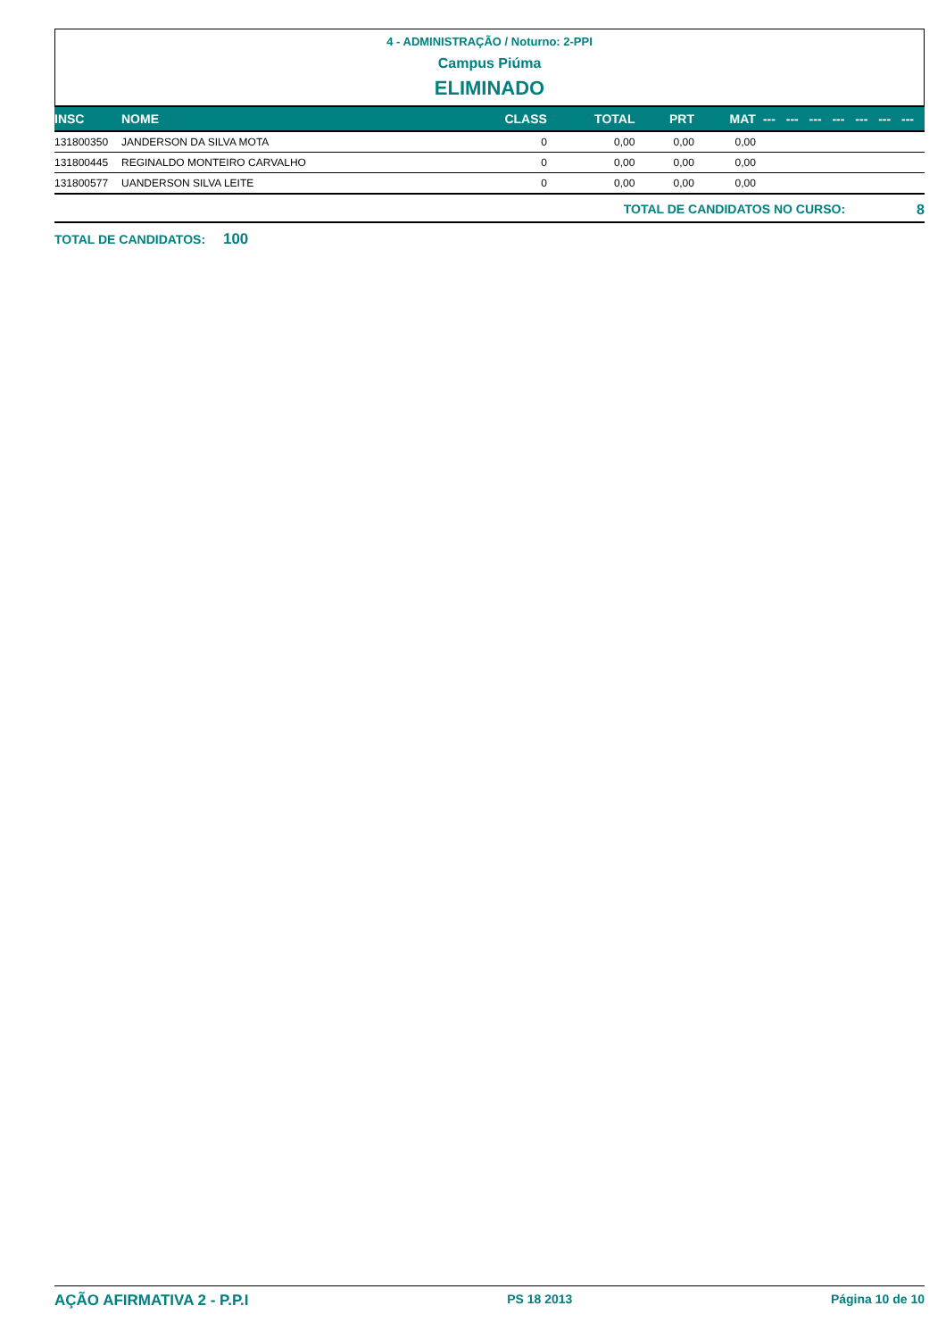4 - ADMINISTRAÇÃO / Noturno: 2-PPI
Campus Piúma
ELIMINADO
| INSC | NOME | CLASS | TOTAL | PRT | MAT | --- | --- | --- | --- | --- | --- | --- |
| --- | --- | --- | --- | --- | --- | --- | --- | --- | --- | --- | --- | --- |
| 131800350 | JANDERSON DA SILVA MOTA | 0 | 0,00 | 0,00 | 0,00 | | | | | | | |
| 131800445 | REGINALDO MONTEIRO CARVALHO | 0 | 0,00 | 0,00 | 0,00 | | | | | | | |
| 131800577 | UANDERSON SILVA LEITE | 0 | 0,00 | 0,00 | 0,00 | | | | | | | |
TOTAL DE CANDIDATOS NO CURSO: 8
TOTAL DE CANDIDATOS: 100
AÇÃO AFIRMATIVA 2 - P.P.I PS 18 2013 Página 10 de 10